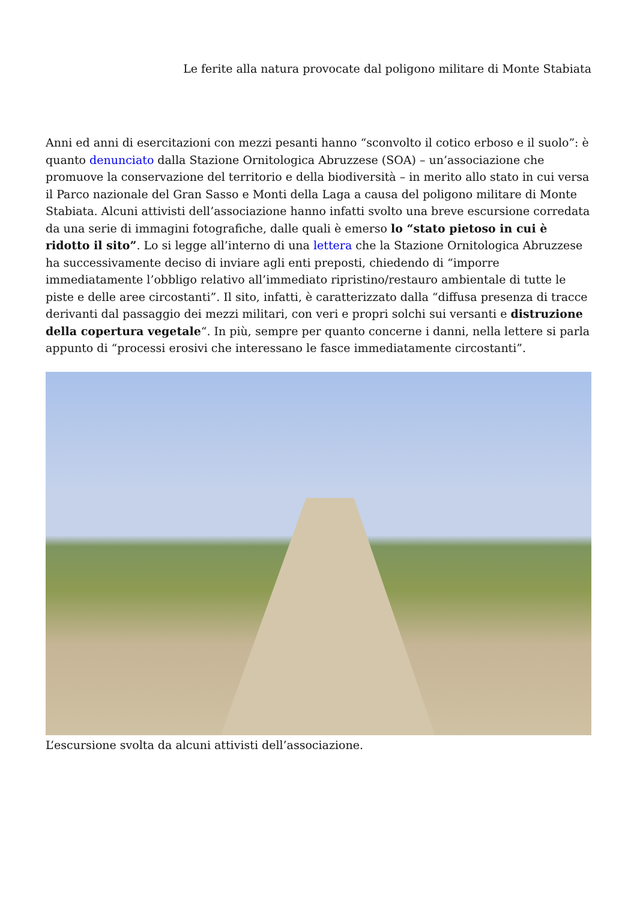Le ferite alla natura provocate dal poligono militare di Monte Stabiata
Anni ed anni di esercitazioni con mezzi pesanti hanno “sconvolto il cotico erboso e il suolo”: è quanto denunciato dalla Stazione Ornitologica Abruzzese (SOA) – un’associazione che promuove la conservazione del territorio e della biodiversità – in merito allo stato in cui versa il Parco nazionale del Gran Sasso e Monti della Laga a causa del poligono militare di Monte Stabiata. Alcuni attivisti dell’associazione hanno infatti svolto una breve escursione corredata da una serie di immagini fotografiche, dalle quali è emerso lo “stato pietoso in cui è ridotto il sito”. Lo si legge all’interno di una lettera che la Stazione Ornitologica Abruzzese ha successivamente deciso di inviare agli enti preposti, chiedendo di “imporre immediatamente l’obbligo relativo all’immediato ripristino/restauro ambientale di tutte le piste e delle aree circostanti”. Il sito, infatti, è caratterizzato dalla “diffusa presenza di tracce derivanti dal passaggio dei mezzi militari, con veri e propri solchi sui versanti e distruzione della copertura vegetale“. In più, sempre per quanto concerne i danni, nella lettere si parla appunto di “processi erosivi che interessano le fasce immediatamente circostanti”.
L’escursione svolta da alcuni attivisti dell’associazione.